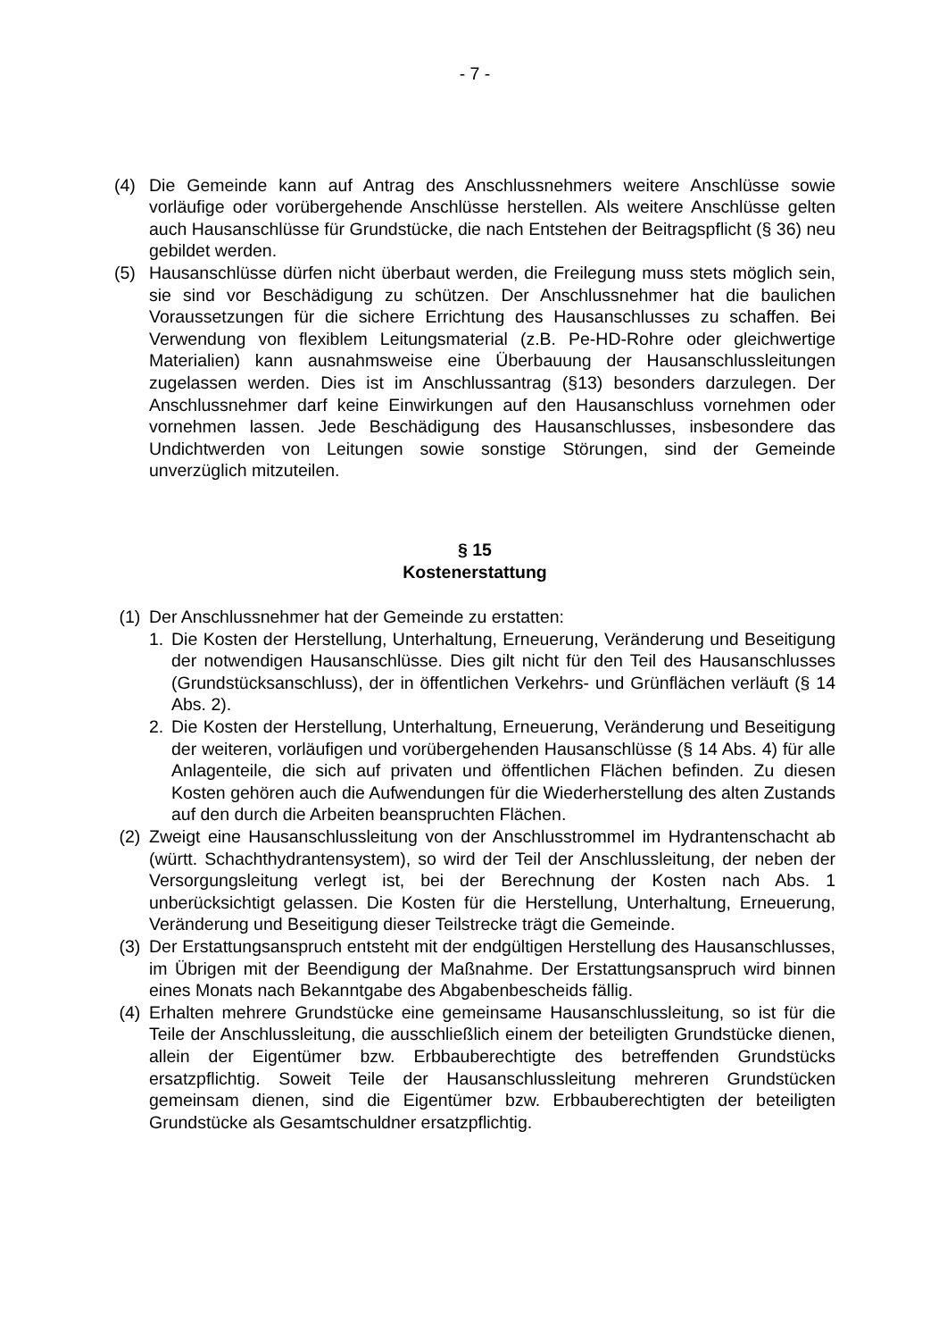- 7 -
(4) Die Gemeinde kann auf Antrag des Anschlussnehmers weitere Anschlüsse sowie vorläufige oder vorübergehende Anschlüsse herstellen. Als weitere Anschlüsse gelten auch Hausanschlüsse für Grundstücke, die nach Entstehen der Beitragspflicht (§ 36) neu gebildet werden.
(5) Hausanschlüsse dürfen nicht überbaut werden, die Freilegung muss stets möglich sein, sie sind vor Beschädigung zu schützen. Der Anschlussnehmer hat die baulichen Voraussetzungen für die sichere Errichtung des Hausanschlusses zu schaffen. Bei Verwendung von flexiblem Leitungsmaterial (z.B. Pe-HD-Rohre oder gleichwertige Materialien) kann ausnahmsweise eine Überbauung der Hausanschlussleitungen zugelassen werden. Dies ist im Anschlussantrag (§13) besonders darzulegen. Der Anschlussnehmer darf keine Einwirkungen auf den Hausanschluss vornehmen oder vornehmen lassen. Jede Beschädigung des Hausanschlusses, insbesondere das Undichtwerden von Leitungen sowie sonstige Störungen, sind der Gemeinde unverzüglich mitzuteilen.
§ 15
Kostenerstattung
(1) Der Anschlussnehmer hat der Gemeinde zu erstatten:
1. Die Kosten der Herstellung, Unterhaltung, Erneuerung, Veränderung und Beseitigung der notwendigen Hausanschlüsse. Dies gilt nicht für den Teil des Hausanschlusses (Grundstücksanschluss), der in öffentlichen Verkehrs- und Grünflächen verläuft (§ 14 Abs. 2).
2. Die Kosten der Herstellung, Unterhaltung, Erneuerung, Veränderung und Beseitigung der weiteren, vorläufigen und vorübergehenden Hausanschlüsse (§ 14 Abs. 4) für alle Anlagenteile, die sich auf privaten und öffentlichen Flächen befinden. Zu diesen Kosten gehören auch die Aufwendungen für die Wiederherstellung des alten Zustands auf den durch die Arbeiten beanspruchten Flächen.
(2) Zweigt eine Hausanschlussleitung von der Anschlusstrommel im Hydrantenschacht ab (württ. Schachthydrantensystem), so wird der Teil der Anschlussleitung, der neben der Versorgungsleitung verlegt ist, bei der Berechnung der Kosten nach Abs. 1 unberücksichtigt gelassen. Die Kosten für die Herstellung, Unterhaltung, Erneuerung, Veränderung und Beseitigung dieser Teilstrecke trägt die Gemeinde.
(3) Der Erstattungsanspruch entsteht mit der endgültigen Herstellung des Hausanschlusses, im Übrigen mit der Beendigung der Maßnahme. Der Erstattungsanspruch wird binnen eines Monats nach Bekanntgabe des Abgabenbescheids fällig.
(4) Erhalten mehrere Grundstücke eine gemeinsame Hausanschlussleitung, so ist für die Teile der Anschlussleitung, die ausschließlich einem der beteiligten Grundstücke dienen, allein der Eigentümer bzw. Erbbauberechtigte des betreffenden Grundstücks ersatzpflichtig. Soweit Teile der Hausanschlussleitung mehreren Grundstücken gemeinsam dienen, sind die Eigentümer bzw. Erbbauberechtigten der beteiligten Grundstücke als Gesamtschuldner ersatzpflichtig.